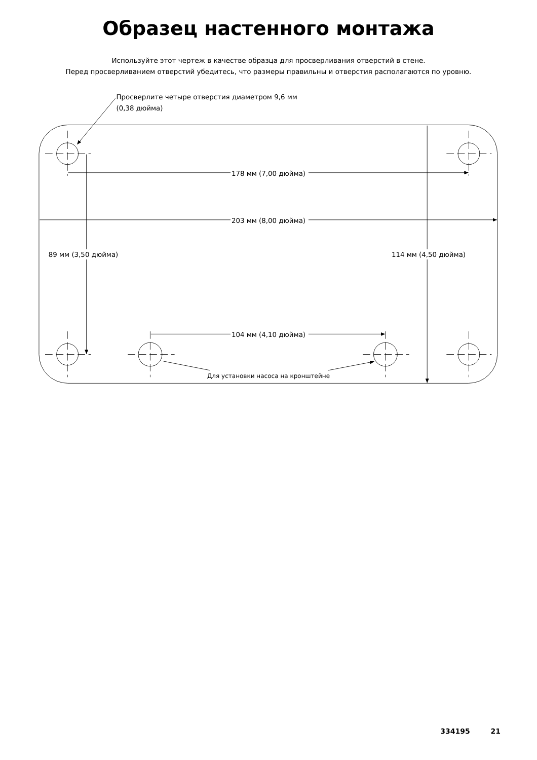Образец настенного монтажа
Используйте этот чертеж в качестве образца для просверливания отверстий в стене.
Перед просверливанием отверстий убедитесь, что размеры правильны и отверстия располагаются по уровню.
Просверлите четыре отверстия диаметром 9,6 мм
(0,38 дюйма)
178 мм (7,00 дюйма)
203 мм (8,00 дюйма)
89 мм (3,50 дюйма)
114 мм (4,50 дюйма)
104 мм (4,10 дюйма)
Для установки насоса на кронштейне
334195 21